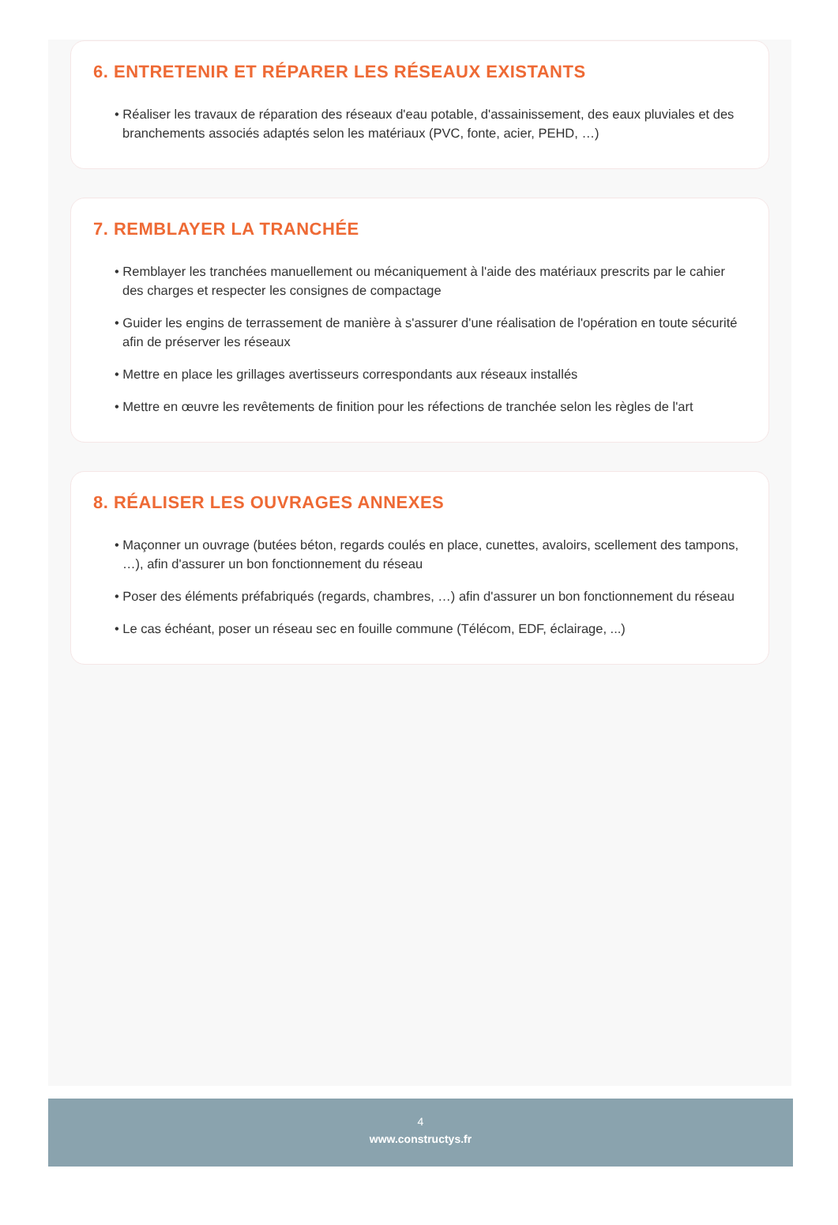6. ENTRETENIR ET RÉPARER LES RÉSEAUX EXISTANTS
• Réaliser les travaux de réparation des réseaux d'eau potable, d'assainissement, des eaux pluviales et des branchements associés adaptés selon les matériaux (PVC, fonte, acier, PEHD, …)
7. REMBLAYER LA TRANCHÉE
• Remblayer les tranchées manuellement ou mécaniquement à l'aide des matériaux prescrits par le cahier des charges et respecter les consignes de compactage
• Guider les engins de terrassement de manière à s'assurer d'une réalisation de l'opération en toute sécurité afin de préserver les réseaux
• Mettre en place les grillages avertisseurs correspondants aux réseaux installés
• Mettre en œuvre les revêtements de finition pour les réfections de tranchée selon les règles de l'art
8. RÉALISER LES OUVRAGES ANNEXES
• Maçonner un ouvrage (butées béton, regards coulés en place, cunettes, avaloirs, scellement des tampons, …), afin d'assurer un bon fonctionnement du réseau
• Poser des éléments préfabriqués (regards, chambres, …) afin d'assurer un bon fonctionnement du réseau
• Le cas échéant, poser un réseau sec en fouille commune (Télécom, EDF, éclairage, ...)
4
www.constructys.fr